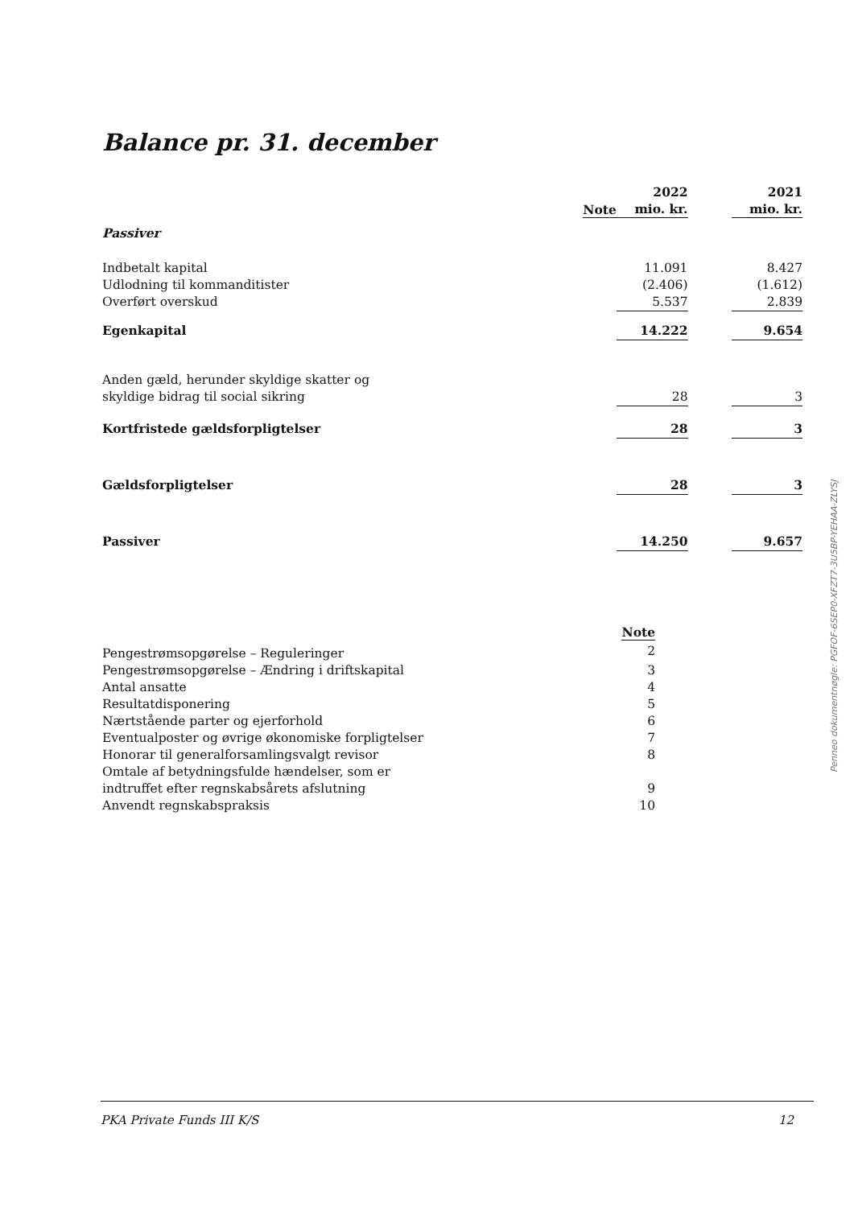Balance pr. 31. december
| | | 2022 | | 2021 |
| --- | --- | --- | --- | --- |
| | Note | mio. kr. | | mio. kr. |
| Passiver | | | | |
| Indbetalt kapital | | 11.091 | | 8.427 |
| Udlodning til kommanditister | | (2.406) | | (1.612) |
| Overført overskud | | 5.537 | | 2.839 |
| Egenkapital | | 14.222 | | 9.654 |
| Anden gæld, herunder skyldige skatter og skyldige bidrag til social sikring | | 28 | | 3 |
| Kortfristede gældsforpligtelser | | 28 | | 3 |
| Gældsforpligtelser | | 28 | | 3 |
| Passiver | | 14.250 | | 9.657 |
| | Note |
| --- | --- |
| Pengestrømsopgørelse – Reguleringer | 2 |
| Pengestrømsopgørelse – Ændring i driftskapital | 3 |
| Antal ansatte | 4 |
| Resultatdisponering | 5 |
| Nærtstående parter og ejerforhold | 6 |
| Eventualposter og øvrige økonomiske forpligtelser | 7 |
| Honorar til generalforsamlingsvalgt revisor | 8 |
| Omtale af betydningsfulde hændelser, som er indtruffet efter regnskabsårets afslutning | 9 |
| Anvendt regnskabspraksis | 10 |
Penneo dokumentnøgle: PGFOF-6SEP0-XFZT7-3U5BP-YEHAA-ZLYSJ
PKA Private Funds III K/S 12